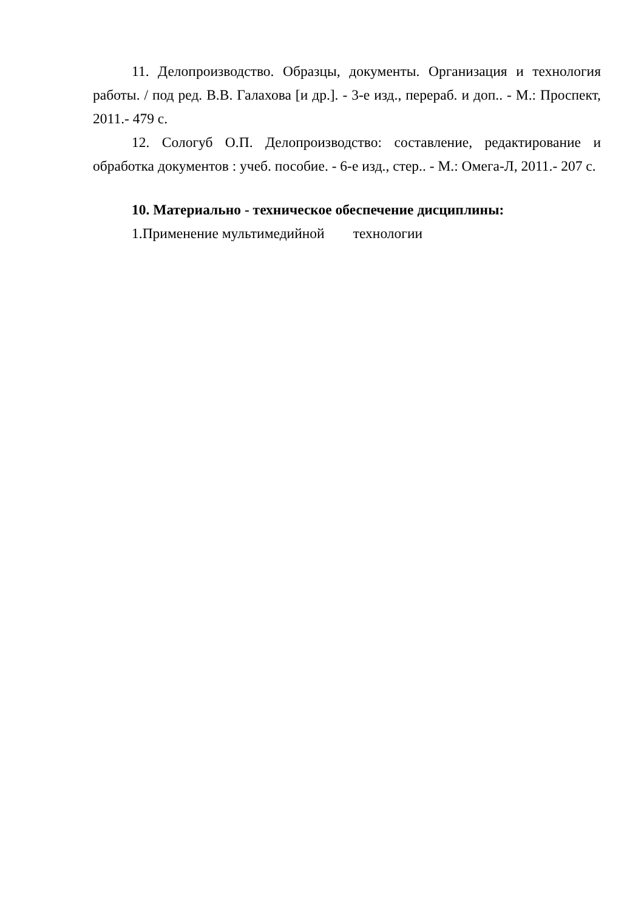11. Делопроизводство. Образцы, документы. Организация и технология работы. / под ред. В.В. Галахова [и др.]. - 3-е изд., перераб. и доп.. - М.: Проспект, 2011.- 479 с.
12. Сологуб О.П. Делопроизводство: составление, редактирование и обработка документов : учеб. пособие. - 6-е изд., стер.. - М.: Омега-Л, 2011.- 207 с.
10. Материально - техническое обеспечение дисциплины:
1.Применение мультимедийной технологии